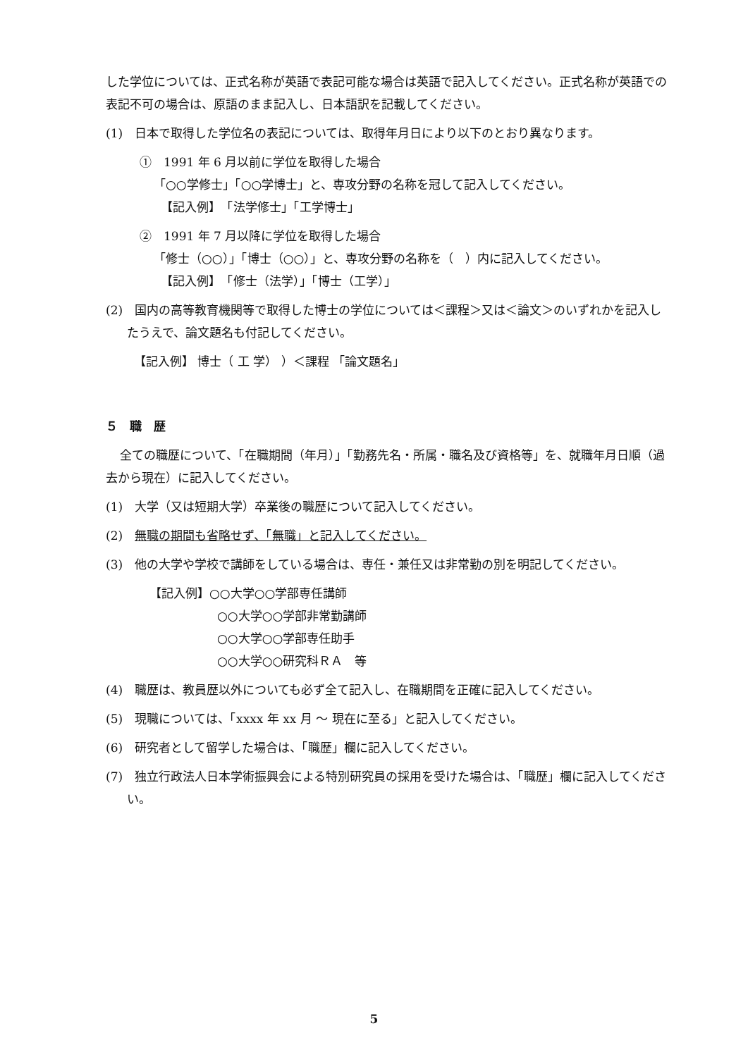した学位については、正式名称が英語で表記可能な場合は英語で記入してください。正式名称が英語での表記不可の場合は、原語のまま記入し、日本語訳を記載してください。
(1)　日本で取得した学位名の表記については、取得年月日により以下のとおり異なります。
①　1991 年 6 月以前に学位を取得した場合
「○○学修士」「○○学博士」と、専攻分野の名称を冠して記入してください。
【記入例】　「法学修士」「工学博士」
②　1991 年 7 月以降に学位を取得した場合
「修士（○○）」「博士（○○）」と、専攻分野の名称を（　）内に記入してください。
【記入例】　「修士（法学）」「博士（工学）」
(2)　国内の高等教育機関等で取得した博士の学位については＜課程＞又は＜論文＞のいずれかを記入したうえで、論文題名も付記してください。
【記入例】 博士（ 工 学） ）＜課程 「論文題名」
５　職　歴
全ての職歴について、「在職期間（年月）」「勤務先名・所属・職名及び資格等」を、就職年月日順（過去から現在）に記入してください。
(1)　大学（又は短期大学）卒業後の職歴について記入してください。
(2)　無職の期間も省略せず、「無職」と記入してください。
(3)　他の大学や学校で講師をしている場合は、専任・兼任又は非常勤の別を明記してください。
【記入例】○○大学○○学部専任講師
○○大学○○学部非常勤講師
○○大学○○学部専任助手
○○大学○○研究科ＲＡ　等
(4)　職歴は、教員歴以外についても必ず全て記入し、在職期間を正確に記入してください。
(5)　現職については、「xxxx 年 xx 月 ～ 現在に至る」と記入してください。
(6)　研究者として留学した場合は、「職歴」欄に記入してください。
(7)　独立行政法人日本学術振興会による特別研究員の採用を受けた場合は、「職歴」欄に記入してください。
5